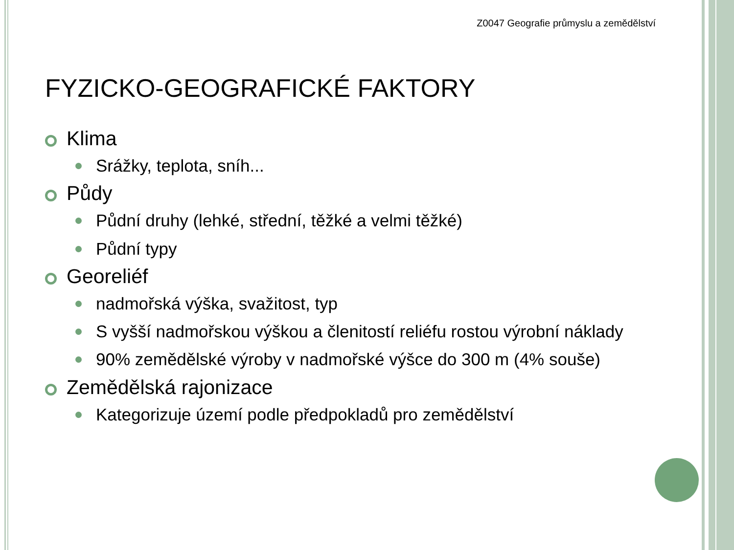Z0047 Geografie průmyslu a zemědělství
FYZICKO-GEOGRAFICKÉ FAKTORY
Klima
Srážky, teplota, sníh...
Půdy
Půdní druhy (lehké, střední, těžké a velmi těžké)
Půdní typy
Georeliéf
nadmořská výška, svažitost, typ
S vyšší nadmořskou výškou a členitostí reliéfu rostou výrobní náklady
90% zemědělské výroby v nadmořské výšce do 300 m (4% souše)
Zemědělská rajonizace
Kategorizuje území podle předpokladů pro zemědělství